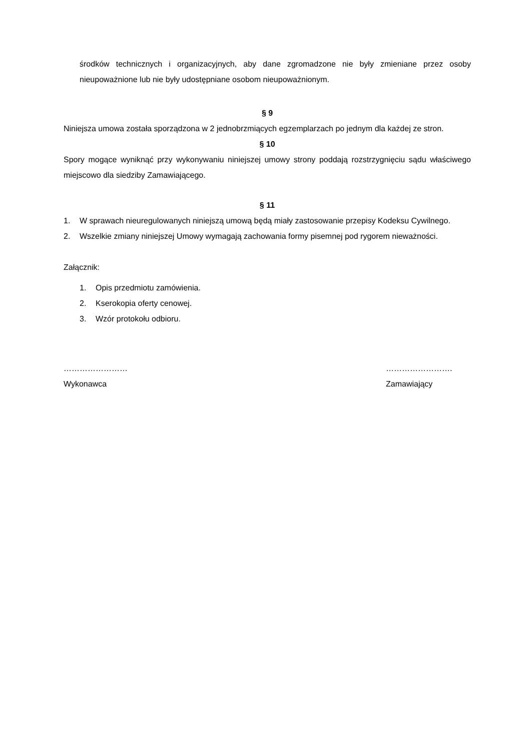środków technicznych i organizacyjnych, aby dane zgromadzone nie były zmieniane przez osoby nieupoważnione lub nie były udostępniane osobom nieupoważnionym.
§ 9
Niniejsza umowa została sporządzona w 2 jednobrzmiących egzemplarzach po jednym dla każdej ze stron.
§ 10
Spory mogące wyniknąć przy wykonywaniu niniejszej umowy strony poddają rozstrzygnięciu sądu właściwego miejscowo dla siedziby Zamawiającego.
§ 11
1. W sprawach nieuregulowanych niniejszą umową będą miały zastosowanie przepisy Kodeksu Cywilnego.
2. Wszelkie zmiany niniejszej Umowy wymagają zachowania formy pisemnej pod rygorem nieważności.
Załącznik:
1. Opis przedmiotu zamówienia.
2. Kserokopia oferty cenowej.
3. Wzór protokołu odbioru.
……………………
Wykonawca
…………………….
Zamawiający